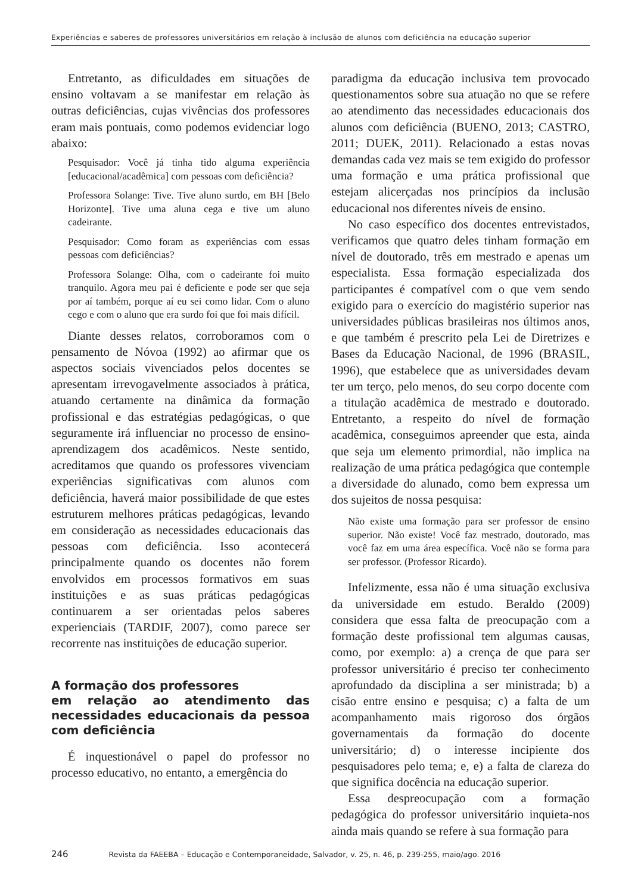Experiências e saberes de professores universitários em relação à inclusão de alunos com deficiência na educação superior
Entretanto, as dificuldades em situações de ensino voltavam a se manifestar em relação às outras deficiências, cujas vivências dos professores eram mais pontuais, como podemos evidenciar logo abaixo:
Pesquisador: Você já tinha tido alguma experiência [educacional/acadêmica] com pessoas com deficiência?
Professora Solange: Tive. Tive aluno surdo, em BH [Belo Horizonte]. Tive uma aluna cega e tive um aluno cadeirante.
Pesquisador: Como foram as experiências com essas pessoas com deficiências?
Professora Solange: Olha, com o cadeirante foi muito tranquilo. Agora meu pai é deficiente e pode ser que seja por aí também, porque aí eu sei como lidar. Com o aluno cego e com o aluno que era surdo foi que foi mais difícil.
Diante desses relatos, corroboramos com o pensamento de Nóvoa (1992) ao afirmar que os aspectos sociais vivenciados pelos docentes se apresentam irrevogavelmente associados à prática, atuando certamente na dinâmica da formação profissional e das estratégias pedagógicas, o que seguramente irá influenciar no processo de ensino-aprendizagem dos acadêmicos. Neste sentido, acreditamos que quando os professores vivenciam experiências significativas com alunos com deficiência, haverá maior possibilidade de que estes estruturem melhores práticas pedagógicas, levando em consideração as necessidades educacionais das pessoas com deficiência. Isso acontecerá principalmente quando os docentes não forem envolvidos em processos formativos em suas instituições e as suas práticas pedagógicas continuarem a ser orientadas pelos saberes experienciais (TARDIF, 2007), como parece ser recorrente nas instituições de educação superior.
A formação dos professores
em relação ao atendimento das necessidades educacionais da pessoa com deficiência
É inquestionável o papel do professor no processo educativo, no entanto, a emergência do
paradigma da educação inclusiva tem provocado questionamentos sobre sua atuação no que se refere ao atendimento das necessidades educacionais dos alunos com deficiência (BUENO, 2013; CASTRO, 2011; DUEK, 2011). Relacionado a estas novas demandas cada vez mais se tem exigido do professor uma formação e uma prática profissional que estejam alicerçadas nos princípios da inclusão educacional nos diferentes níveis de ensino.
No caso específico dos docentes entrevistados, verificamos que quatro deles tinham formação em nível de doutorado, três em mestrado e apenas um especialista. Essa formação especializada dos participantes é compatível com o que vem sendo exigido para o exercício do magistério superior nas universidades públicas brasileiras nos últimos anos, e que também é prescrito pela Lei de Diretrizes e Bases da Educação Nacional, de 1996 (BRASIL, 1996), que estabelece que as universidades devam ter um terço, pelo menos, do seu corpo docente com a titulação acadêmica de mestrado e doutorado. Entretanto, a respeito do nível de formação acadêmica, conseguimos apreender que esta, ainda que seja um elemento primordial, não implica na realização de uma prática pedagógica que contemple a diversidade do alunado, como bem expressa um dos sujeitos de nossa pesquisa:
Não existe uma formação para ser professor de ensino superior. Não existe! Você faz mestrado, doutorado, mas você faz em uma área específica. Você não se forma para ser professor. (Professor Ricardo).
Infelizmente, essa não é uma situação exclusiva da universidade em estudo. Beraldo (2009) considera que essa falta de preocupação com a formação deste profissional tem algumas causas, como, por exemplo: a) a crença de que para ser professor universitário é preciso ter conhecimento aprofundado da disciplina a ser ministrada; b) a cisão entre ensino e pesquisa; c) a falta de um acompanhamento mais rigoroso dos órgãos governamentais da formação do docente universitário; d) o interesse incipiente dos pesquisadores pelo tema; e, e) a falta de clareza do que significa docência na educação superior.
Essa despreocupação com a formação pedagógica do professor universitário inquieta-nos ainda mais quando se refere à sua formação para
246 Revista da FAEEBA – Educação e Contemporaneidade, Salvador, v. 25, n. 46, p. 239-255, maio/ago. 2016